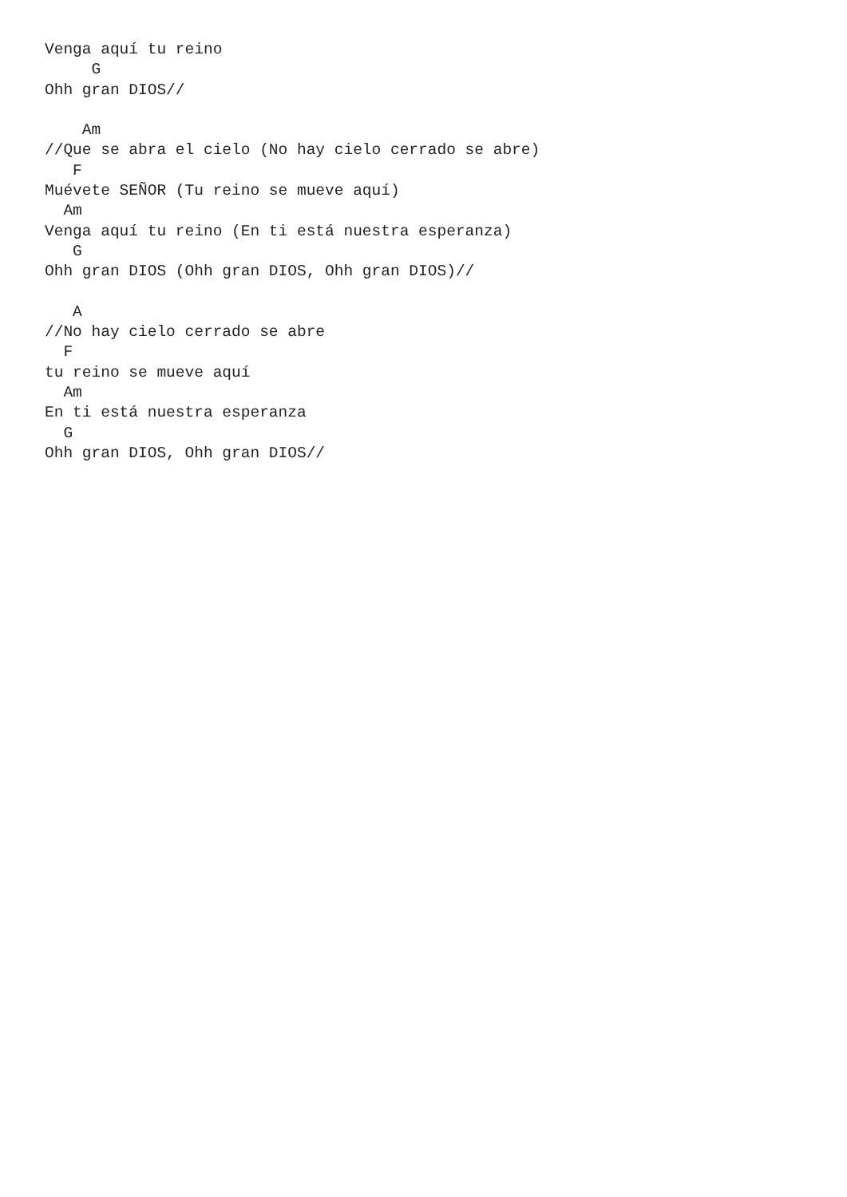Venga aquí tu reino
     G
Ohh gran DIOS//

    Am
//Que se abra el cielo (No hay cielo cerrado se abre)
   F
Muévete SEÑOR (Tu reino se mueve aquí)
  Am
Venga aquí tu reino (En ti está nuestra esperanza)
   G
Ohh gran DIOS (Ohh gran DIOS, Ohh gran DIOS)//

   A
//No hay cielo cerrado se abre
  F
tu reino se mueve aquí
  Am
En ti está nuestra esperanza
  G
Ohh gran DIOS, Ohh gran DIOS//